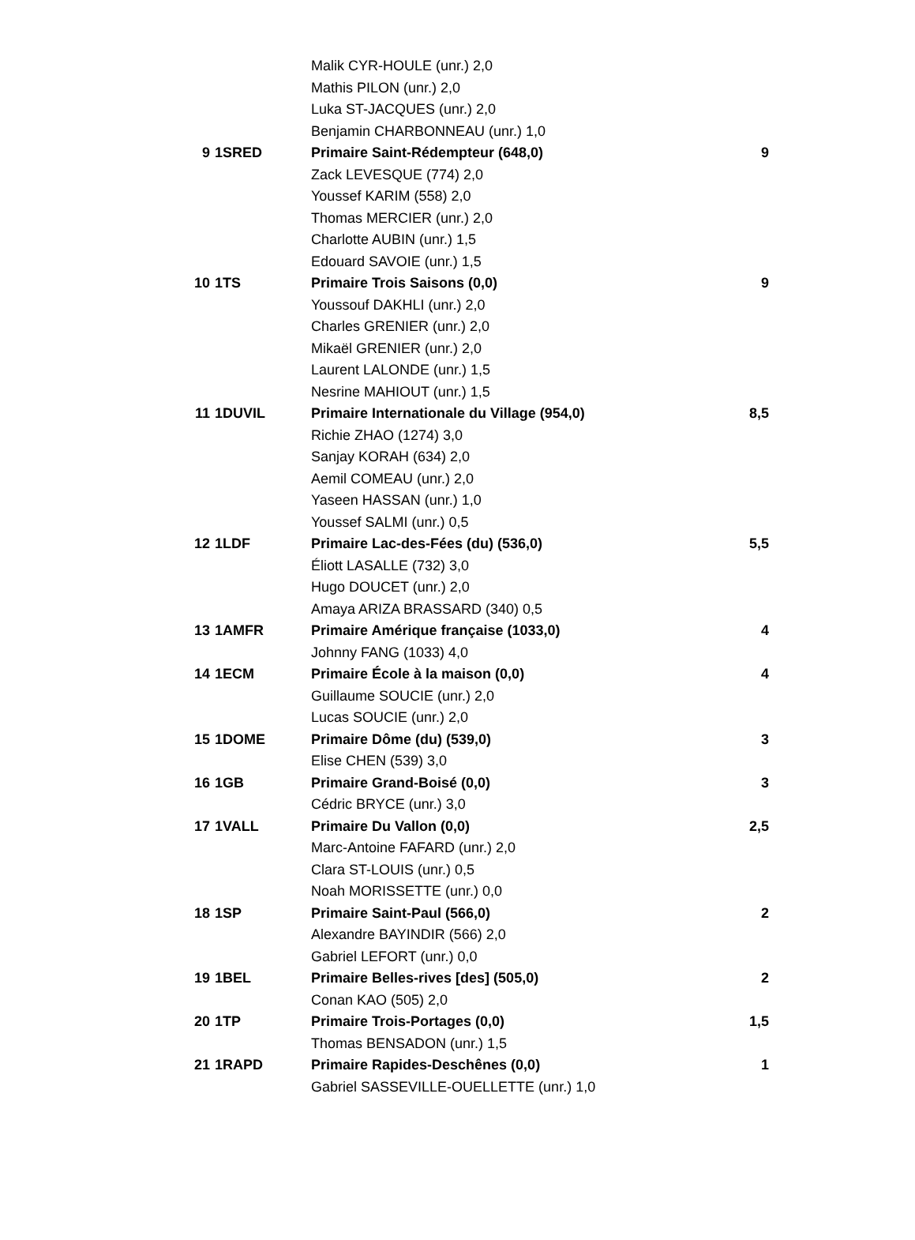| | | Malik CYR-HOULE (unr.) 2,0 | |
| | | Mathis PILON (unr.) 2,0 | |
| | | Luka ST-JACQUES (unr.) 2,0 | |
| | | Benjamin CHARBONNEAU (unr.) 1,0 | |
| 9 | 1SRED | Primaire Saint-Rédempteur (648,0) | 9 |
| | | Zack LEVESQUE (774) 2,0 | |
| | | Youssef KARIM (558) 2,0 | |
| | | Thomas MERCIER (unr.) 2,0 | |
| | | Charlotte AUBIN (unr.) 1,5 | |
| | | Edouard SAVOIE (unr.) 1,5 | |
| 10 | 1TS | Primaire Trois Saisons (0,0) | 9 |
| | | Youssouf DAKHLI (unr.) 2,0 | |
| | | Charles GRENIER (unr.) 2,0 | |
| | | Mikaël GRENIER (unr.) 2,0 | |
| | | Laurent LALONDE (unr.) 1,5 | |
| | | Nesrine MAHIOUT (unr.) 1,5 | |
| 11 | 1DUVIL | Primaire Internationale du Village (954,0) | 8,5 |
| | | Richie ZHAO (1274) 3,0 | |
| | | Sanjay KORAH (634) 2,0 | |
| | | Aemil COMEAU (unr.) 2,0 | |
| | | Yaseen HASSAN (unr.) 1,0 | |
| | | Youssef SALMI (unr.) 0,5 | |
| 12 | 1LDF | Primaire Lac-des-Fées (du) (536,0) | 5,5 |
| | | Éliott LASALLE (732) 3,0 | |
| | | Hugo DOUCET (unr.) 2,0 | |
| | | Amaya ARIZA BRASSARD (340) 0,5 | |
| 13 | 1AMFR | Primaire Amérique française (1033,0) | 4 |
| | | Johnny FANG (1033) 4,0 | |
| 14 | 1ECM | Primaire École à la maison (0,0) | 4 |
| | | Guillaume SOUCIE (unr.) 2,0 | |
| | | Lucas SOUCIE (unr.) 2,0 | |
| 15 | 1DOME | Primaire Dôme (du) (539,0) | 3 |
| | | Elise CHEN (539) 3,0 | |
| 16 | 1GB | Primaire Grand-Boisé (0,0) | 3 |
| | | Cédric BRYCE (unr.) 3,0 | |
| 17 | 1VALL | Primaire Du Vallon (0,0) | 2,5 |
| | | Marc-Antoine FAFARD (unr.) 2,0 | |
| | | Clara ST-LOUIS (unr.) 0,5 | |
| | | Noah MORISSETTE (unr.) 0,0 | |
| 18 | 1SP | Primaire Saint-Paul (566,0) | 2 |
| | | Alexandre BAYINDIR (566) 2,0 | |
| | | Gabriel LEFORT (unr.) 0,0 | |
| 19 | 1BEL | Primaire Belles-rives [des] (505,0) | 2 |
| | | Conan KAO (505) 2,0 | |
| 20 | 1TP | Primaire Trois-Portages (0,0) | 1,5 |
| | | Thomas BENSADON (unr.) 1,5 | |
| 21 | 1RAPD | Primaire Rapides-Deschênes (0,0) | 1 |
| | | Gabriel SASSEVILLE-OUELLETTE (unr.) 1,0 | |